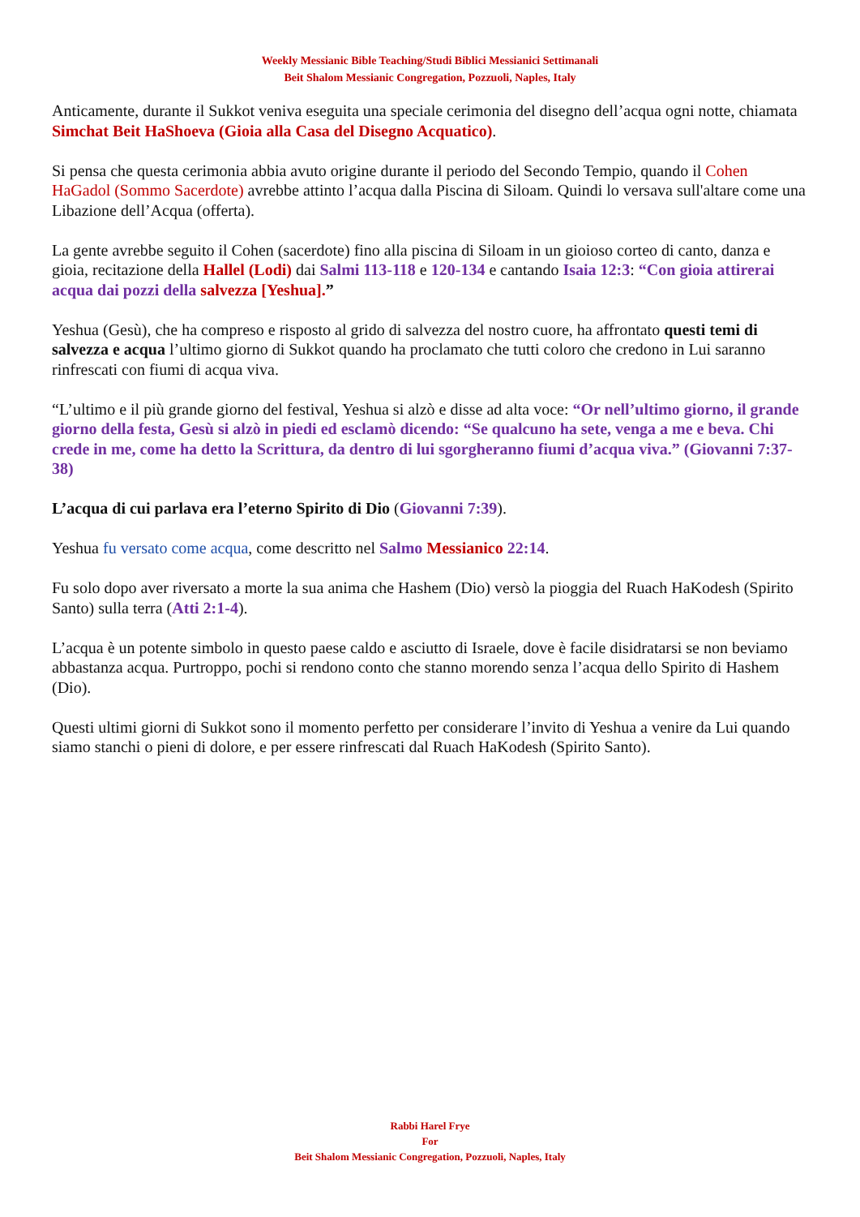Weekly Messianic Bible Teaching/Studi Biblici Messianici Settimanali
Beit Shalom Messianic Congregation, Pozzuoli, Naples, Italy
Anticamente, durante il Sukkot veniva eseguita una speciale cerimonia del disegno dell’acqua ogni notte, chiamata Simchat Beit HaShoeva (Gioia alla Casa del Disegno Acquatico).
Si pensa che questa cerimonia abbia avuto origine durante il periodo del Secondo Tempio, quando il Cohen HaGadol (Sommo Sacerdote) avrebbe attinto l’acqua dalla Piscina di Siloam. Quindi lo versava sull'altare come una Libazione dell’Acqua (offerta).
La gente avrebbe seguito il Cohen (sacerdote) fino alla piscina di Siloam in un gioioso corteo di canto, danza e gioia, recitazione della Hallel (Lodi) dai Salmi 113-118 e 120-134 e cantando Isaia 12:3: “Con gioia attirerai acqua dai pozzi della salvezza [Yeshua].”
Yeshua (Gesù), che ha compreso e risposto al grido di salvezza del nostro cuore, ha affrontato questi temi di salvezza e acqua l’ultimo giorno di Sukkot quando ha proclamato che tutti coloro che credono in Lui saranno rinfrescati con fiumi di acqua viva.
“L’ultimo e il più grande giorno del festival, Yeshua si alzò e disse ad alta voce: “Or nell’ultimo giorno, il grande giorno della festa, Gesù si alzò in piedi ed esclamò dicendo: “Se qualcuno ha sete, venga a me e beva. Chi crede in me, come ha detto la Scrittura, da dentro di lui sgorgheranno fiumi d’acqua viva.” (Giovanni 7:37-38)
L’acqua di cui parlava era l’eterno Spirito di Dio (Giovanni 7:39).
Yeshua fu versato come acqua, come descritto nel Salmo Messianico 22:14.
Fu solo dopo aver riversato a morte la sua anima che Hashem (Dio) versò la pioggia del Ruach HaKodesh (Spirito Santo) sulla terra (Atti 2:1-4).
L’acqua è un potente simbolo in questo paese caldo e asciutto di Israele, dove è facile disidratarsi se non beviamo abbastanza acqua. Purtroppo, pochi si rendono conto che stanno morendo senza l’acqua dello Spirito di Hashem (Dio).
Questi ultimi giorni di Sukkot sono il momento perfetto per considerare l’invito di Yeshua a venire da Lui quando siamo stanchi o pieni di dolore, e per essere rinfrescati dal Ruach HaKodesh (Spirito Santo).
Rabbi Harel Frye
For
Beit Shalom Messianic Congregation, Pozzuoli, Naples, Italy